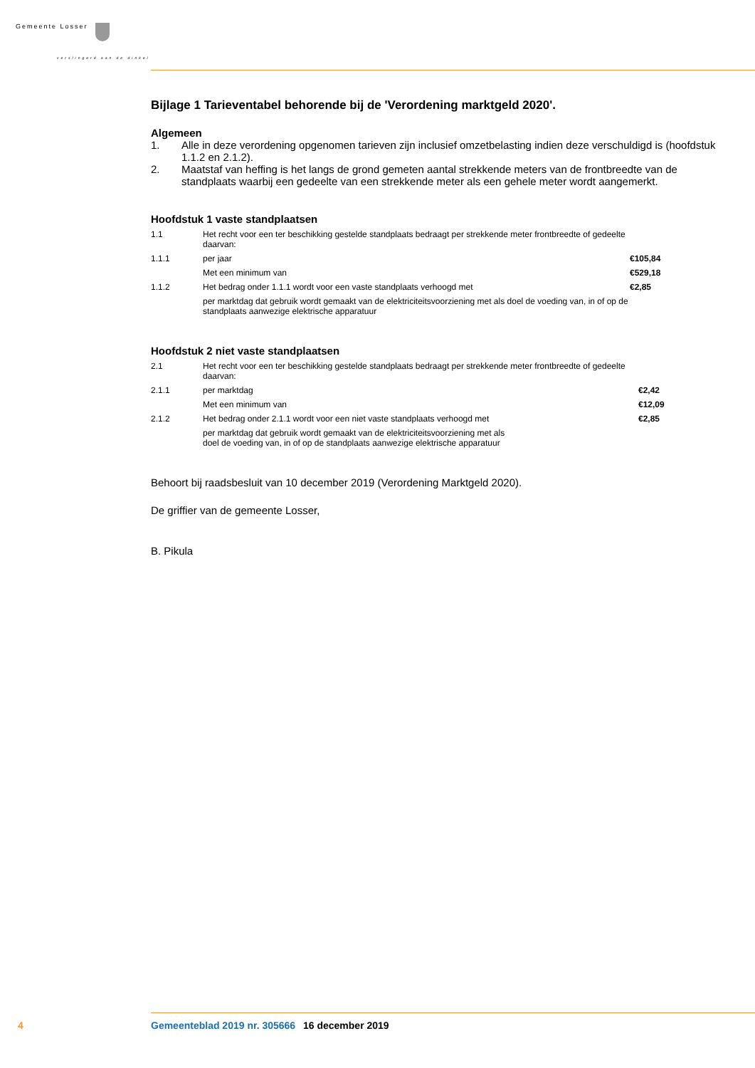Gemeente Losser
verslingerd aan de dinkel
Bijlage 1 Tarieventabel behorende bij de 'Verordening marktgeld 2020'.
Algemeen
1. Alle in deze verordening opgenomen tarieven zijn inclusief omzetbelasting indien deze verschuldigd is (hoofdstuk 1.1.2 en 2.1.2).
2. Maatstaf van heffing is het langs de grond gemeten aantal strekkende meters van de frontbreedte van de standplaats waarbij een gedeelte van een strekkende meter als een gehele meter wordt aangemerkt.
Hoofdstuk 1 vaste standplaatsen
| 1.1 | Het recht voor een ter beschikking gestelde standplaats bedraagt per strekkende meter frontbreedte of gedeelte daarvan: | |
| 1.1.1 | per jaar | €105,84 |
| | Met een minimum van | €529,18 |
| 1.1.2 | Het bedrag onder 1.1.1 wordt voor een vaste standplaats verhoogd met | €2,85 |
| | per marktdag dat gebruik wordt gemaakt van de elektriciteitsvoorziening met als doel de voeding van, in of op de standplaats aanwezige elektrische apparatuur | |
Hoofdstuk 2 niet vaste standplaatsen
| 2.1 | Het recht voor een ter beschikking gestelde standplaats bedraagt per strekkende meter frontbreedte of gedeelte daarvan: | |
| 2.1.1 | per marktdag | €2,42 |
| | Met een minimum van | €12,09 |
| 2.1.2 | Het bedrag onder 2.1.1 wordt voor een niet vaste standplaats verhoogd met | €2,85 |
| | per marktdag dat gebruik wordt gemaakt van de elektriciteitsvoorziening met als doel de voeding van, in of op de standplaats aanwezige elektrische apparatuur | |
Behoort bij raadsbesluit van 10 december 2019 (Verordening Marktgeld 2020).
De griffier van de gemeente Losser,
B. Pikula
4 Gemeenteblad 2019 nr. 305666 16 december 2019